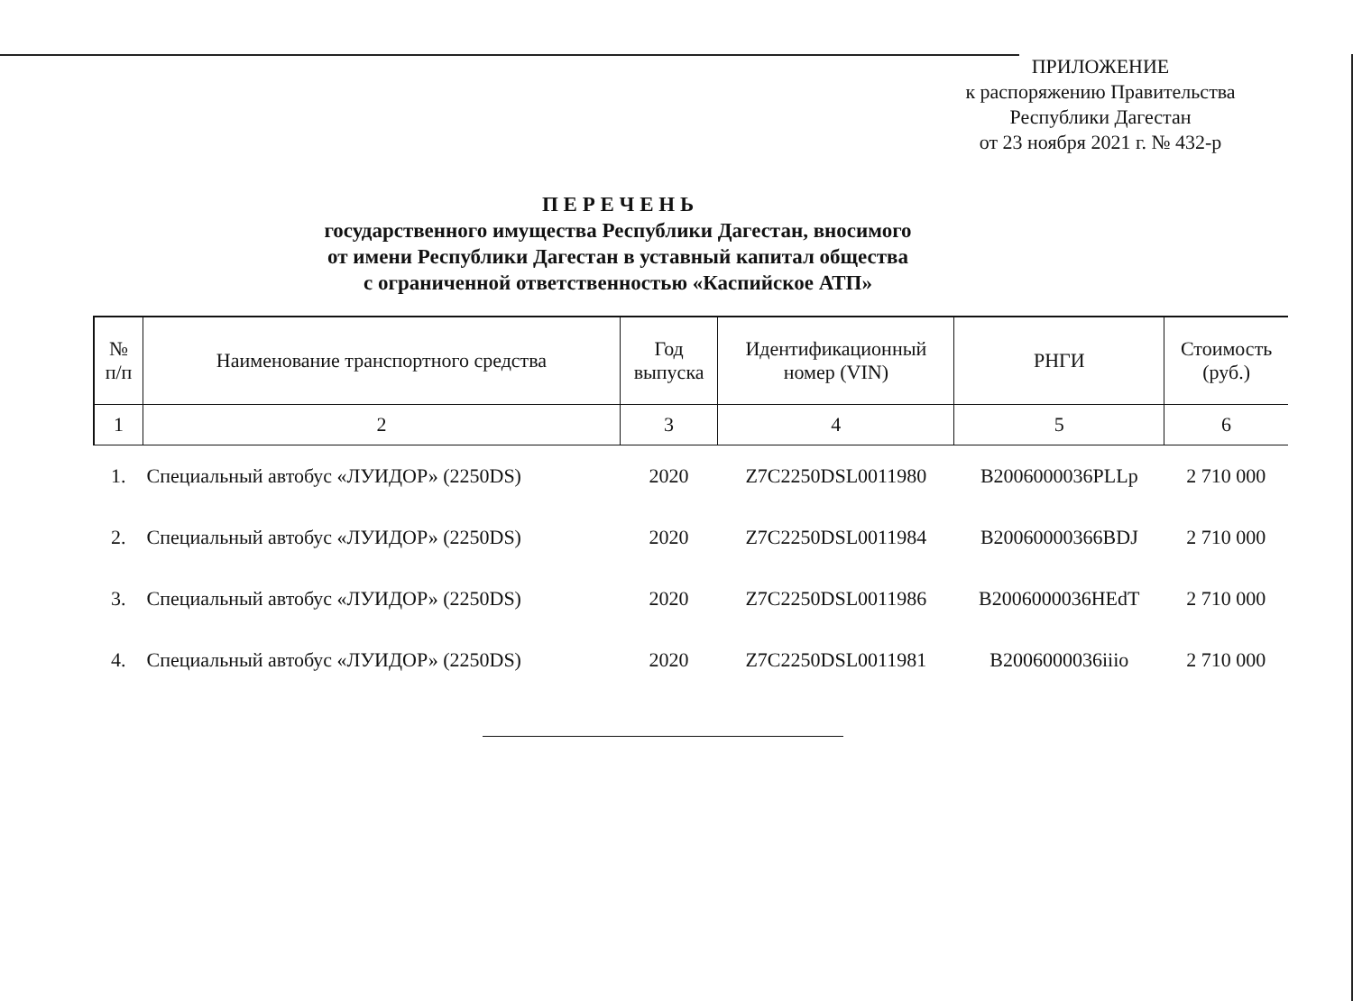ПРИЛОЖЕНИЕ
к распоряжению Правительства
Республики Дагестан
от 23 ноября 2021 г. № 432-р
П Е Р Е Ч Е Н Ь
государственного имущества Республики Дагестан, вносимого
от имени Республики Дагестан в уставный капитал общества
с ограниченной ответственностью «Каспийское АТП»
| № п/п | Наименование транспортного средства | Год выпуска | Идентификационный номер (VIN) | РНГИ | Стоимость (руб.) |
| --- | --- | --- | --- | --- | --- |
| 1 | 2 | 3 | 4 | 5 | 6 |
| 1. | Специальный автобус «ЛУИДОР» (2250DS) | 2020 | Z7C2250DSL0011980 | B2006000036PLLp | 2 710 000 |
| 2. | Специальный автобус «ЛУИДОР» (2250DS) | 2020 | Z7C2250DSL0011984 | B20060000366BDJ | 2 710 000 |
| 3. | Специальный автобус «ЛУИДОР» (2250DS) | 2020 | Z7C2250DSL0011986 | B2006000036HEdT | 2 710 000 |
| 4. | Специальный автобус «ЛУИДОР» (2250DS) | 2020 | Z7C2250DSL0011981 | B2006000036iiio | 2 710 000 |